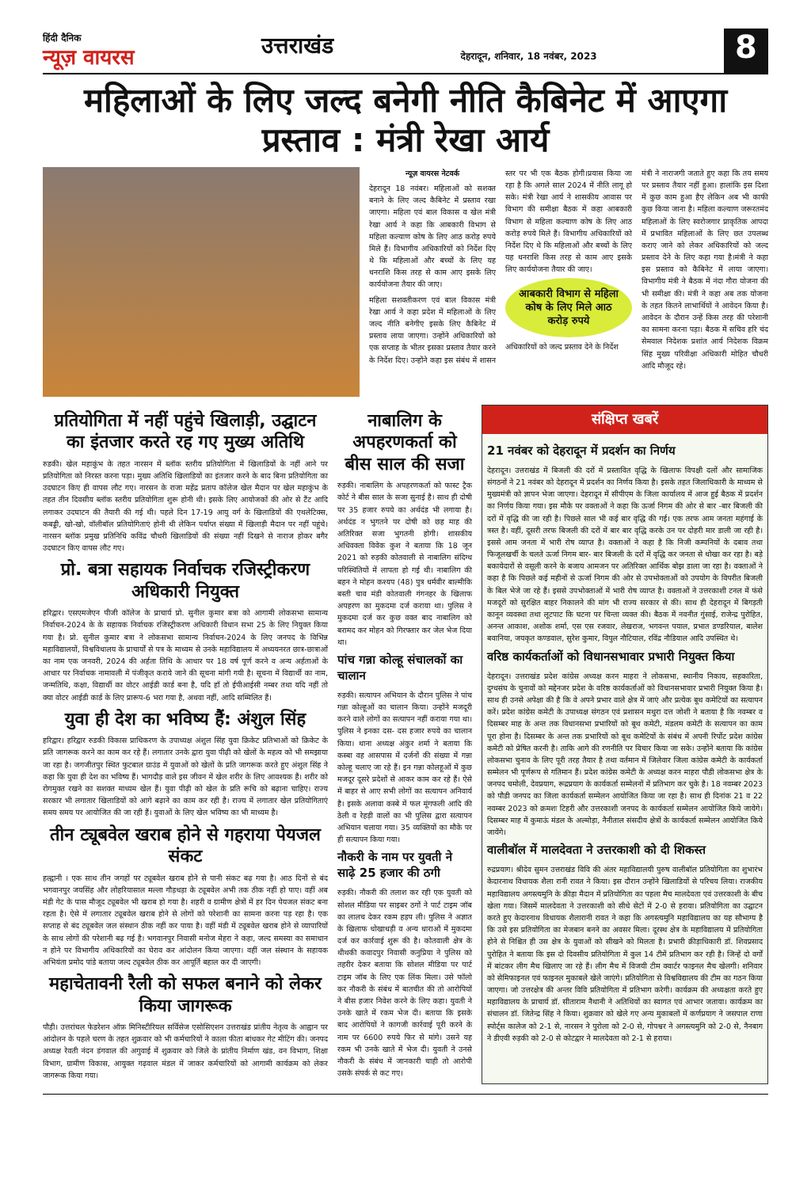हिंदी दैनिक
न्यूज़ वायरस
उत्तराखंड
देहरादून, शनिवार, 18 नवंबर, 2023
8
महिलाओं के लिए जल्द बनेगी नीति कैबिनेट में आएगा प्रस्ताव : मंत्री रेखा आर्य
न्यूज़ वायरस नेटवर्क
देहरादून 18 नवंबर। महिलाओं को सशक्त बनाने के लिए जल्द कैबिनेट में प्रस्ताव रखा जाएगा। महिला एवं बाल विकास व खेल मंत्री रेखा आर्य ने कहा कि आबकारी विभाग से महिला कल्याण कोष के लिए आठ करोड़ रुपये मिले हैं। विभागीय अधिकारियों को निर्देश दिए थे कि महिलाओं और बच्चों के लिए यह धनराशि किस तरह से काम आए इसके लिए कार्ययोजना तैयार की जाए।
महिला सशक्तीकरण एवं बाल विकास मंत्री रेखा आर्य ने कहा प्रदेश में महिलाओं के लिए जल्द नीति बनेगीए इसके लिए कैबिनेट में प्रस्ताव लाया जाएगा। उन्होंने अधिकारियों को एक सप्ताह के भीतर इसका प्रस्ताव तैयार करने के निर्देश दिए। उन्होंने कहा इस संबंध में शासन स्तर पर भी एक बैठक होगी।प्रयास किया जा रहा है कि अगले साल 2024 में नीति लागू हो सके। मंत्री रेखा आर्य ने शासकीय आवास पर विभाग की समीक्षा बैठक में कहा आबकारी विभाग से महिला कल्याण कोष के लिए आठ करोड़ रुपये मिले हैं। विभागीय अधिकारियों को निर्देश दिए थे कि महिलाओं और बच्चों के लिए यह धनराशि किस तरह से काम आए इसके लिए कार्ययोजना तैयार की जाए।
आबकारी विभाग से महिला कोष के लिए मिले आठ करोड़ रुपये
अधिकारियों को जल्द प्रस्ताव देने के निर्देश
मंत्री ने नाराजगी जताते हुए कहा कि तय समय पर प्रस्ताव तैयार नहीं हुआ। हालांकि इस दिशा में कुछ काम हुआ हैए लेकिन अब भी काफी कुछ किया जाना है। महिला कल्याण जरूरतमंद महिलाओं के लिए स्वरोजगार प्राकृतिक आपदा में प्रभावित महिलाओं के लिए छत उपलब्ध कराए जाने को लेकर अधिकारियों को जल्द प्रस्ताव देने के लिए कहा गया है।मंत्री ने कहा इस प्रस्ताव को कैबिनेट में लाया जाएगा। विभागीय मंत्री ने बैठक में नंदा गौरा योजना की भी समीक्षा की। मंत्री ने कहा अब तक योजना के तहत कितने लाभार्थियों ने आवेदन किया है। आवेदन के दौरान उन्हें किस तरह की परेशानी का सामना करना पड़ा। बैठक में सचिव हरि चंद सेमवाल निदेशक प्रशांत आर्य निदेशक विक्रम सिंह मुख्य परिवीक्षा अधिकारी मोहित चौधरी आदि मौजूद रहे।
प्रतियोगिता में नहीं पहुंचे खिलाड़ी, उद्घाटन का इंतजार करते रह गए मुख्य अतिथि
रुडकी। खेल महाकुंभ के तहत नारसन में ब्लॉक स्तरीय प्रतियोगिता में खिलाडियों के नहीं आने पर प्रतियोगिता को निरस्त करना पड़ा। मुख्य अतिथि खिलाडियों का इंतजार करने के बाद बिना प्रतियोगिता का उदघाटन किए ही वापस लौट गए। नारसन के राजा महेंद्र प्रताप कॉलेज खेल मैदान पर खेल महाकुंभ के तहत तीन दिवसीय ब्लॉक स्तरीय प्रतियोगिता शुरू होनी थी। इसके लिए आयोजकों की ओर से टैंट आदि लगाकर उदघाटन की तैयारी की गई थी। पहले दिन 17-19 आयु वर्ग के खिलाडियों की एथलेटिक्स, कबड्डी, खो-खो, वॉलीबॉल प्रतियोगिताएं होनी थी लेकिन पर्याप्त संख्या में खिलाड़ी मैदान पर नहीं पहुंचे। नारसन ब्लॉक प्रमुख प्रतिनिधि कविंद्र चौधरी खिलाडियों की संख्या नहीं दिखने से नाराज होकर बगैर उदघाटन किए वापस लौट गए।
प्रो. बत्रा सहायक निर्वाचक रजिस्ट्रीकरण अधिकारी नियुक्त
हरिद्वार। एसएमजेएन पीजी कॉलेज के प्राचार्य प्रो. सुनील कुमार बत्रा को आगामी लोकसभा सामान्य निर्वाचन-2024 के के सहायक निर्वाचक रजिस्ट्रीकरण अधिकारी विधान सभा 25 के लिए नियुक्त किया गया है। प्रो. सुनील कुमार बत्रा ने लोकसभा सामान्य निर्वाचन-2024 के लिए जनपद के विभिन्न महाविद्यालयों, विश्वविधालय के प्राचार्यों से पत्र के माध्यम से उनके महाविद्यालय में अध्ययनरत छात्र-छात्राओं का नाम एक जनवरी, 2024 की अर्हता तिथि के आधार पर 18 वर्ष पूर्ण करने व अन्य अर्हताओं के आधार पर निर्वाचक नामावली में पंजीकृत कराये जाने की सूचना मांगी गयी है। सूचना में विद्यार्थी का नाम, जन्मतिथि, कक्षा, विद्यार्थी का वोटर आईडी कार्ड बना है, यदि हाँ तो ईपीआईसी नम्बर तथा यदि नहीं तो क्या वोटर आईडी कार्ड के लिए प्रारूप-6 भरा गया है, अथवा नहीं, आदि सम्मिलित हैं।
युवा ही देश का भविष्य हैं: अंशुल सिंह
हरिद्वार। हरिद्वार रुडकी विकास प्राधिकरण के उपाध्यक्ष अंशुल सिंह युवा क्रिकेट प्रतिभाओं को क्रिकेट के प्रति जागरूक करने का काम कर रहे हैं। लगातार उनके द्वारा युवा पीढ़ी को खेलों के महत्व को भी समझाया जा रहा है। जगजीतपुर स्थित फुटबाल ग्राउंड में युवाओं को खेलों के प्रति जागरूक करते हुए अंशुल सिंह ने कहा कि युवा ही देश का भविष्य हैं। भागदौड़ वाले इस जीवन में खेल शरीर के लिए आवश्यक हैं। शरीर को रोगमुक्त रखने का सशक्त माध्यम खेल हैं। युवा पीढ़ी को खेल के प्रति रूचि को बढ़ाना चाहिए। राज्य सरकार भी लगातार खिलाडियों को आगे बढ़ाने का काम कर रही है। राज्य में लगातार खेल प्रतियोगिताएं समय समय पर आयोजित की जा रही हैं। युवाओं के लिए खेल भविष्य का भी माध्यम है।
तीन ट्यूबवेल खराब होने से गहराया पेयजल संकट
हल्द्वानी । एक साथ तीन जगहों पर ट्यूबवेल खराब होने से पानी संकट बढ़ गया है। आठ दिनों से बंद भगवानपुर जयसिंह और लोहरियासाल मल्ला गौड़धड़ा के ट्यूबवेल अभी तक ठीक नहीं हो पाए। वहीं अब मंडी गेट के पास मौजूद ट्यूबवेल भी खराब हो गया है। शहरी व ग्रामीण क्षेत्रों में हर दिन पेयजल संकट बना रहता है। ऐसे में लगातार ट्यूबवेल खराब होने से लोगों को परेशानी का सामना करना पड़ रहा है। एक सप्ताह से बंद ट्यूबवेल जल संस्थान ठीक नहीं कर पाया है। वहीं मंडी में ट्यूबवेल खराब होने से व्यापारियों के साथ लोगों की परेशानी बढ़ गई है। भगवानपुर निवासी मनोज मेहरा ने कहा, जल्द समस्या का समाधान न होने पर विभागीय अधिकारियों का घेराव कर आंदोलन किया जाएगा। वहीं जल संस्थान के सहायक अभियंता प्रमोद पांडे बताया जल्द ट्यूबवेल ठीक कर आपूर्ति बहाल कर दी जाएगी।
महाचेतावनी रैली को सफल बनाने को लेकर किया जागरूक
पौड़ी। उत्तरांचल फेडरेशन ऑफ़ मिनिस्टीरियल सर्विसेज एसोसिएशन उत्तराखंड प्रांतीय नेतृत्व के आह्वान पर आंदोलन के पहले चरण के तहत शुक्रवार को भी कर्मचारियों ने काला फीता बांधकर गेट मीटिंग की। जनपद अध्यक्ष रेवती नंदन डंगवाल की अगुवाई में शुक्रवार को जिले के प्रांतीय निर्माण खंड, वन विभाग, शिक्षा विभाग, ग्रामीण विकास, आयुक्त गढ़वाल मंडल में जाकर कर्मचारियों को आगामी कार्यक्रम को लेकर जागरूक किया गया।
नाबालिग के अपहरणकर्ता को बीस साल की सजा
रुड़की। नाबालिग के अपहरणकर्ता को फास्ट ट्रैक कोर्ट ने बीस साल के सजा सुनाई है। साथ ही दोषी पर 35 हजार रुपये का अर्थदंड भी लगाया है। अर्थदंड न भुगतने पर दोषी को छह माह की अतिरिक्त सजा भुगतनी होगी। शासकीय अधिवक्ता विवेक कुश ने बताया कि 18 जून 2021 को रुड़की कोतवाली से नाबालिग संदिग्ध परिस्थितियों में लापता हो गई थी। नाबालिग की बहन ने मोहन कश्यप (48) पुत्र धर्मवीर बाल्मीकि बस्ती चाव मंडी कोतवाली गंगनहर के खिलाफ अपहरण का मुकदमा दर्ज कराया था। पुलिस ने मुकदमा दर्ज कर कुछ वक्त बाद नाबालिग को बरामद कर मोहन को गिरफ्तार कर जेल भेज दिया था।
पांच गन्ना कोल्हू संचालकों का चालान
रुड़की। सत्यापन अभियान के दौरान पुलिस ने पांच गन्ना कोल्हूओं का चालान किया। उन्होंने मजदूरी करने वाले लोगों का सत्यापन नहीं कराया गया था। पुलिस ने इनका दस- दस हजार रुपये का चालान किया। थाना अध्यक्ष अंकुर शर्मा ने बताया कि कस्बा वह आसपास में दर्जनों की संख्या में गन्ना कोल्हू चलाए जा रहे हैं। इन गन्ना कोलहूओं में कुछ मजदूर दूसरे प्रदेशों से आकर काम कर रहे हैं। ऐसे में बाहर से आए सभी लोगों का सत्यापन अनिवार्य है। इसके अलावा कस्बे में फल मूंगफली आदि की ठेली व रेहड़ी वालों का भी पुलिस द्वारा सत्यापन अभियान चलाया गया। 35 व्यक्तियों का मौके पर ही सत्यापन किया गया।
नौकरी के नाम पर युवती ने साढ़े 25 हजार की ठगी
रुड़की। नौकरी की तलाश कर रही एक युवती को सोशल मीडिया पर साइबर ठगों ने पार्ट टाइम जॉब का लालच देकर रकम हड़प ली। पुलिस ने अज्ञात के खिलाफ धोखाधड़ी व अन्य धाराओं में मुकदमा दर्ज कर कार्रवाई शुरू की है। कोतवाली क्षेत्र के थीथकी कवादपुर निवासी कनुप्रिया ने पुलिस को तहरीर देकर बताया कि सोशल मीडिया पर पार्ट टाइम जॉब के लिए एक लिंक मिला। उसे फॉलो कर नौकरी के संबंध में बातचीत की तो आरोपियों ने बीस हजार निवेश करने के लिए कहा। युवती ने उनके खाते में रकम भेज दी। बताया कि इसके बाद आरोपियों ने कागजी कार्रवाई पूरी करने के नाम पर 6600 रुपये फिर से मांगे। उसने यह रकम भी उनके खाते में भेज दी। युवती ने उनसे नौकरी के संबंध में जानकारी चाही तो आरोपी उसके संपर्क से कट गए।
संक्षिप्त खबरें
21 नवंबर को देहरादून में प्रदर्शन का निर्णय
देहरादून। उत्तराखंड में बिजली की दरों में प्रस्तावित वृद्धि के खिलाफ विपक्षी दलों और सामाजिक संगठनों ने 21 नवंबर को देहरादून में प्रदर्शन का निर्णय किया है। इसके तहत जिलाधिकारी के माध्यम से मुख्यमंत्री को ज्ञापन भेजा जाएगा। देहरादून में सीपीएम के जिला कार्यालय में आज हुई बैठक में प्रदर्शन का निर्णय किया गया। इस मौके पर वक्ताओं ने कहा कि ऊर्जा निगम की ओर से बार -बार बिजली की दरों में वृद्धि की जा रही है। पिछले साल भी कई बार वृद्धि की गई। एक तरफ आम जनता महंगाई के त्रस्त है। वहीं, दूसरी तरफ बिजली की दरों में बार बार वृद्धि करके उन पर दोहरी मार डाली जा रही है। इससे आम जनता में भारी रोष व्याप्त है। वक्ताओं ने कहा है कि निजी कम्पनियों के दबाव तथा फिजूलखर्ची के चलते ऊर्जा निगम बार- बार बिजली के दरों में वृद्धि कर जनता से धोखा कर रहा है। बड़े बकायेदारों से वसूली करने के बजाय आमजन पर अतिरिक्त आर्थिक बोझ डाला जा रहा है। वक्ताओं ने कहा है कि पिछले कई महीनों से ऊर्जा निगम की ओर से उपभोक्ताओं को उपयोग के विपरीत बिजली के बिल भेजे जा रहे हैं। इससे उपभोक्ताओं में भारी रोष व्याप्त है। वक्ताओं ने उत्तरकाशी टनल में फंसे मजदूरों को सुरक्षित बाहर निकालने की मांग भी राज्य सरकार से की। साथ ही देहरादून में बिगड़ती कानून व्यवस्था तथा लूटपाट कि घटना पर चिन्ता व्यक्त की। बैठक में नवनीत गुंसाई, राजेन्द्र पुरोहित, अनन्त आकाश, अशोक शर्मा, एस एस रजवार, लेखराज, भगवन्त पयाल, प्रभात डण्डरियाल, बालेश बवानिया, जयकृत कण्डवाल, सुरेश कुमार, विपुल नौटियाल, रविंद्र नौडियाल आदि उपस्थित थे।
वरिष्ठ कार्यकर्ताओं को विधानसभावार प्रभारी नियुक्त किया
देहरादून। उत्तराखंड प्रदेश कांग्रेस अध्यक्ष करन माहरा ने लोकसभा, स्थानीय निकाय, सहकारिता, दुग्धसंघ के चुनावों को मद्देनजर प्रदेश के वरिष्ठ कार्यकर्ताओं को विधानसभावार प्रभारी नियुक्त किया है। साथ ही उनसे अपेक्षा की है कि वे अपने प्रभार वाले क्षेत्र में जाएं और प्रत्येक बूथ कमेटियों का सत्यापन करें। प्रदेश कांग्रेस कमेटी के उपाध्यक्ष संगठन एवं प्रशासन मथुरा दत्त जोशी ने बताया है कि नवम्बर व दिसम्बर माह के अन्त तक विधानसभा प्रभारियों को बूथ कमेटी, मंडलम कमेटी के सत्यापन का काम पूरा होना है। दिसम्बर के अन्त तक प्रभारियों को बूथ कमेटियों के संबंध में अपनी रिर्पोट प्रदेश कांग्रेस कमेटी को प्रेषित करनी है। ताकि आगे की रणनीति पर विचार किया जा सके। उन्होंने बताया कि कांग्रेस लोकसभा चुनाव के लिए पूरी तरह तैयार है तथा वर्तमान में जिलेवार जिला कांग्रेस कमेटी के कार्यकर्ता सम्मेलन भी पूर्णरूप से गतिमान हैं। प्रदेश कांग्रेस कमेटी के अध्यक्ष करन माहरा पौडी लोकसभा क्षेत्र के जनपद चमोली, देवप्रयाग, रूद्रप्रयाग के कार्यकर्ता सम्मेलनों में प्रतिभाग कर चुके है। 18 नवम्बर 2023 को पौडी जनपद का जिला कार्यकर्ता सम्मेलन आयोजित किया जा रहा है। साथ ही दिनांक 21 व 22 नवम्बर 2023 को क्रमशः टिहरी और उत्तरकाशी जनपद के कार्यकर्ता सम्मेलन आयोजित किये जायेगे। दिसम्बर माह में कुमाऊं मंडल के अल्मोड़ा, नैनीताल संसदीय क्षेत्रों के कार्यकर्ता सम्मेलन आयोजित किये जायेंगे।
वालीबॉल में मालदेवता ने उत्तरकाशी को दी शिकस्त
रुद्रप्रयाग। श्रीदेव सुमन उत्तराखंड विवि की अंतर महाविद्यालयी पुरुष वालीबॉल प्रतियोगिता का शुभारंभ केदारनाथ विधायक शैला रानी रावत ने किया। इस दौरान उन्होंने खिलाडियों से परिचय लिया। राजकीय महाविद्यालय अगस्त्यमुनि के क्रीड़ा मैदान में प्रतियोगिता का पहला मैच मालदेवता एवं उत्तरकाशी के बीच खेला गया। जिसमें मालदेवता ने उत्तरकाशी को सीधे सेटों में 2-0 से हराया। प्रतियोगिता का उद्घाटन करते हुए केदारनाथ विधायक शैलारानी रावत ने कहा कि अगस्त्यमुनि महाविद्यालय का यह सौभाग्य है कि उसे इस प्रतियोगिता का मेजबान बनने का अवसर मिला। दूरस्थ क्षेत्र के महाविद्यालय में प्रतियोगिता होने से निश्चित ही उस क्षेत्र के युवाओं को सीखने को मिलता है। प्रभारी क्रीड़ाधिकारी डॉ. शिवप्रसाद पुरोहित ने बताया कि इस दो दिवसीय प्रतियोगिता में कुल 14 टीमें प्रतिभाग कर रही है। जिन्हें दो वर्गों में बांटकर लीग मैच खिलाए जा रहे हैं। लीग मैच में विजयी टीम क्वार्टर फाइनल मैच खेलगी। शनिवार को सेमिफाइनल एवं फाइनल मुकाबले खेले जाएंगे। प्रतियोगिता से विश्वविद्यालय की टीम का गठन किया जाएगा। जो उत्तरक्षेत्र की अन्तर विवि प्रतियोगिता में प्रतिभाग करेगी। कार्यक्रम की अध्यक्षता करते हुए महाविद्यालय के प्राचार्य डॉ. सीताराम नैथानी ने अतिथियों का स्वागत एवं आभार जताया। कार्यक्रम का संचालन डॉ. जितेन्द्र सिंह ने किया। शुक्रवार को खेले गए अन्य मुकाबलों में कर्णप्रयाग ने जसपाल राणा स्पोर्ट्स कालेज को 2-1 से, नारसन ने पुरोला को 2-0 से, गोपश्वर ने अगस्त्यमुनि को 2-0 से, नैनबाग ने डीएवी रुड़की को 2-0 से कोटद्वार ने मालदेवता को 2-1 से हराया।